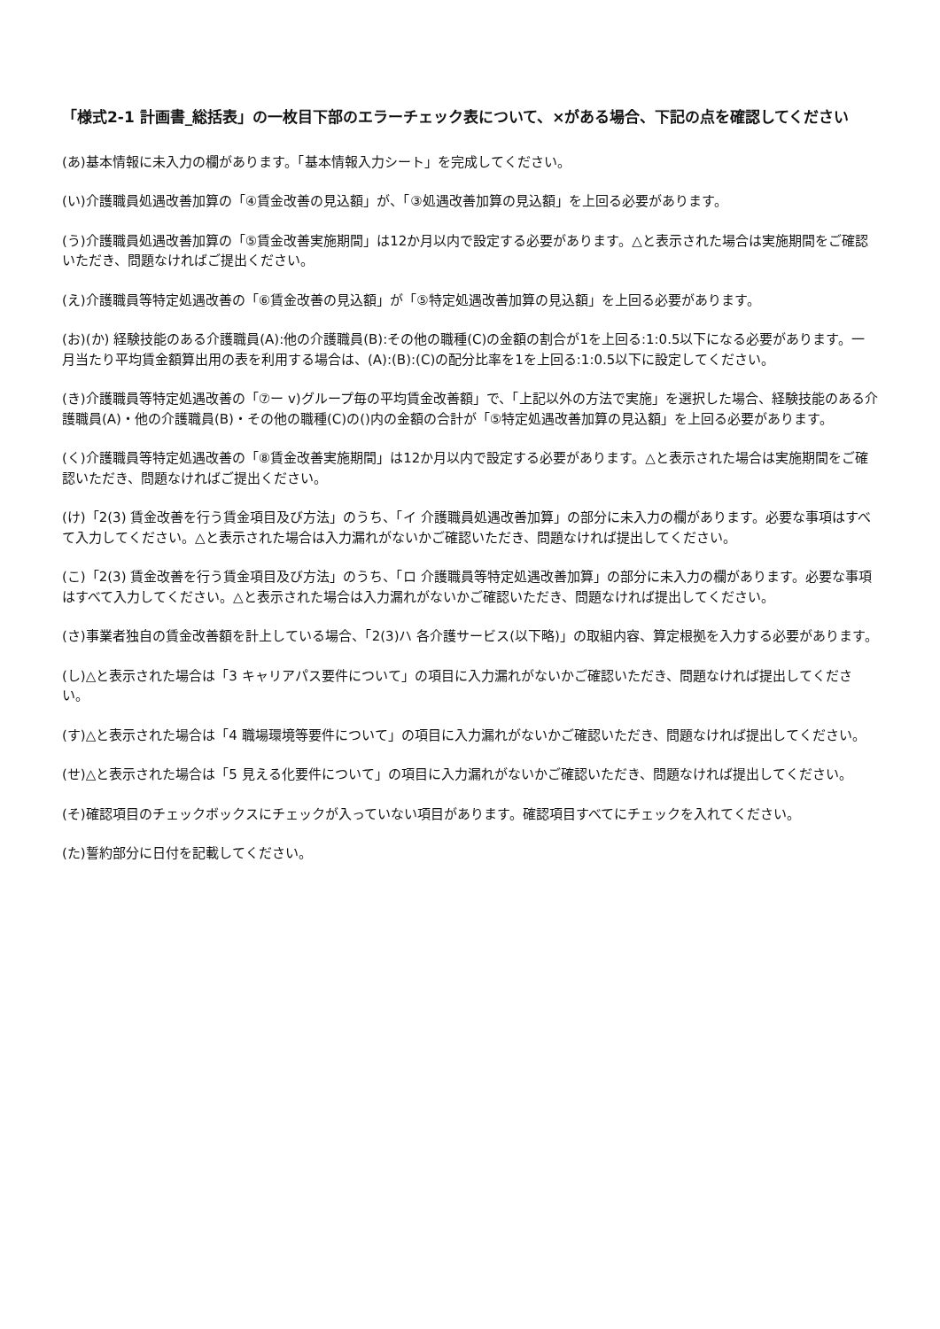「様式2-1 計画書_総括表」の一枚目下部のエラーチェック表について、×がある場合、下記の点を確認してください
(あ)基本情報に未入力の欄があります。「基本情報入力シート」を完成してください。
(い)介護職員処遇改善加算の「④賃金改善の見込額」が、「③処遇改善加算の見込額」を上回る必要があります。
(う)介護職員処遇改善加算の「⑤賃金改善実施期間」は12か月以内で設定する必要があります。△と表示された場合は実施期間をご確認いただき、問題なければご提出ください。
(え)介護職員等特定処遇改善の「⑥賃金改善の見込額」が「⑤特定処遇改善加算の見込額」を上回る必要があります。
(お)(か) 経験技能のある介護職員(A):他の介護職員(B):その他の職種(C)の金額の割合が1を上回る:1:0.5以下になる必要があります。一月当たり平均賃金額算出用の表を利用する場合は、(A):(B):(C)の配分比率を1を上回る:1:0.5以下に設定してください。
(き)介護職員等特定処遇改善の「⑦ー v)グループ毎の平均賃金改善額」で、「上記以外の方法で実施」を選択した場合、経験技能のある介護職員(A)・他の介護職員(B)・その他の職種(C)の()内の金額の合計が「⑤特定処遇改善加算の見込額」を上回る必要があります。
(く)介護職員等特定処遇改善の「⑧賃金改善実施期間」は12か月以内で設定する必要があります。△と表示された場合は実施期間をご確認いただき、問題なければご提出ください。
(け)「2(3) 賃金改善を行う賃金項目及び方法」のうち、「イ 介護職員処遇改善加算」の部分に未入力の欄があります。必要な事項はすべて入力してください。△と表示された場合は入力漏れがないかご確認いただき、問題なければ提出してください。
(こ)「2(3) 賃金改善を行う賃金項目及び方法」のうち、「ロ 介護職員等特定処遇改善加算」の部分に未入力の欄があります。必要な事項はすべて入力してください。△と表示された場合は入力漏れがないかご確認いただき、問題なければ提出してください。
(さ)事業者独自の賃金改善額を計上している場合、「2(3)ハ 各介護サービス(以下略)」の取組内容、算定根拠を入力する必要があります。
(し)△と表示された場合は「3 キャリアパス要件について」の項目に入力漏れがないかご確認いただき、問題なければ提出してください。
(す)△と表示された場合は「4 職場環境等要件について」の項目に入力漏れがないかご確認いただき、問題なければ提出してください。
(せ)△と表示された場合は「5 見える化要件について」の項目に入力漏れがないかご確認いただき、問題なければ提出してください。
(そ)確認項目のチェックボックスにチェックが入っていない項目があります。確認項目すべてにチェックを入れてください。
(た)誓約部分に日付を記載してください。